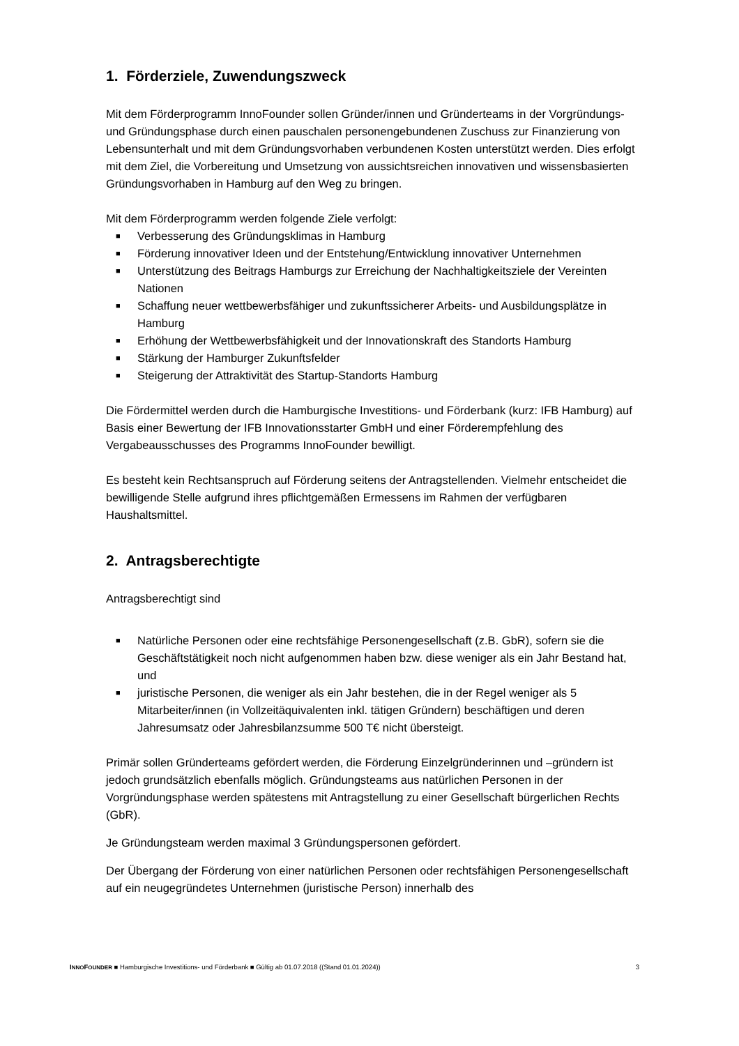1. Förderziele, Zuwendungszweck
Mit dem Förderprogramm InnoFounder sollen Gründer/innen und Gründerteams in der Vorgründungs- und Gründungsphase durch einen pauschalen personengebundenen Zuschuss zur Finanzierung von Lebensunterhalt und mit dem Gründungsvorhaben verbundenen Kosten unterstützt werden. Dies erfolgt mit dem Ziel, die Vorbereitung und Umsetzung von aussichtsreichen innovativen und wissensbasierten Gründungsvorhaben in Hamburg auf den Weg zu bringen.
Mit dem Förderprogramm werden folgende Ziele verfolgt:
■ Verbesserung des Gründungsklimas in Hamburg
■ Förderung innovativer Ideen und der Entstehung/Entwicklung innovativer Unternehmen
■ Unterstützung des Beitrags Hamburgs zur Erreichung der Nachhaltigkeitsziele der Vereinten Nationen
■ Schaffung neuer wettbewerbsfähiger und zukunftssicherer Arbeits- und Ausbildungsplätze in Hamburg
■ Erhöhung der Wettbewerbsfähigkeit und der Innovationskraft des Standorts Hamburg
■ Stärkung der Hamburger Zukunftsfelder
■ Steigerung der Attraktivität des Startup-Standorts Hamburg
Die Fördermittel werden durch die Hamburgische Investitions- und Förderbank (kurz: IFB Hamburg) auf Basis einer Bewertung der IFB Innovationsstarter GmbH und einer Förderempfehlung des Vergabeausschusses des Programms InnoFounder bewilligt.
Es besteht kein Rechtsanspruch auf Förderung seitens der Antragstellenden. Vielmehr entscheidet die bewilligende Stelle aufgrund ihres pflichtgemäßen Ermessens im Rahmen der verfügbaren Haushaltsmittel.
2. Antragsberechtigte
Antragsberechtigt sind
■ Natürliche Personen oder eine rechtsfähige Personengesellschaft (z.B. GbR), sofern sie die Geschäftstätigkeit noch nicht aufgenommen haben bzw. diese weniger als ein Jahr Bestand hat, und
■ juristische Personen, die weniger als ein Jahr bestehen, die in der Regel weniger als 5 Mitarbeiter/innen (in Vollzeitäquivalenten inkl. tätigen Gründern) beschäftigen und deren Jahresumsatz oder Jahresbilanzsumme 500 T€ nicht übersteigt.
Primär sollen Gründerteams gefördert werden, die Förderung Einzelgründerinnen und –gründern ist jedoch grundsätzlich ebenfalls möglich. Gründungsteams aus natürlichen Personen in der Vorgründungsphase werden spätestens mit Antragstellung zu einer Gesellschaft bürgerlichen Rechts (GbR).
Je Gründungsteam werden maximal 3 Gründungspersonen gefördert.
Der Übergang der Förderung von einer natürlichen Personen oder rechtsfähigen Personengesellschaft auf ein neugegründetes Unternehmen (juristische Person) innerhalb des
INNOFOUNDER ■ Hamburgische Investitions- und Förderbank ■ Gültig ab 01.07.2018 ((Stand 01.01.2024)) 3